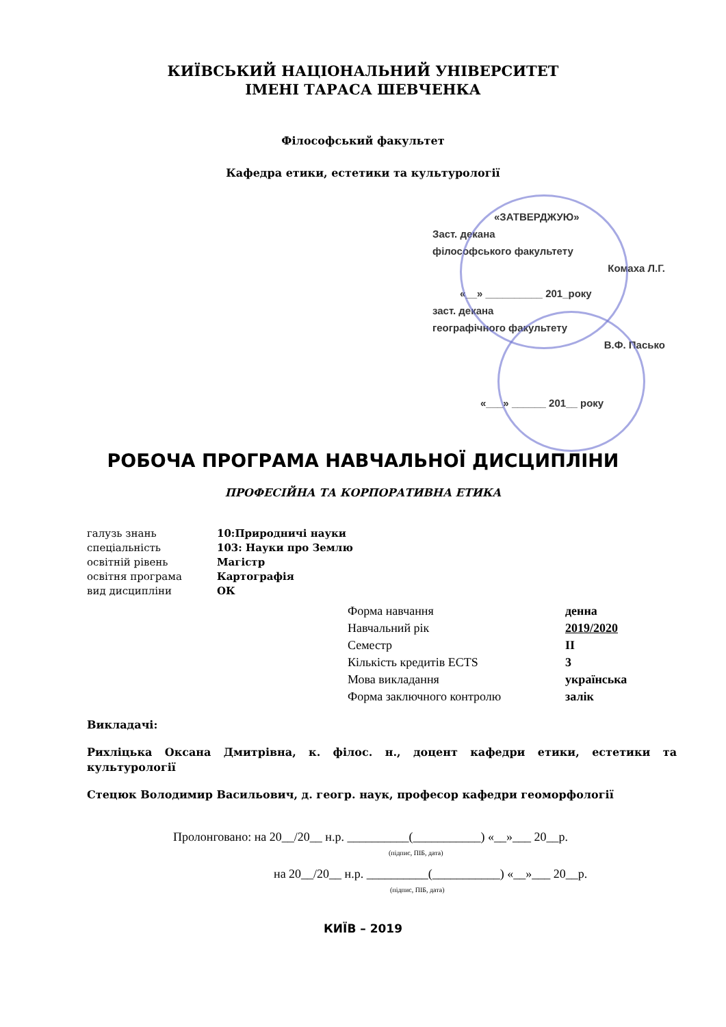КИЇВСЬКИЙ НАЦІОНАЛЬНИЙ УНІВЕРСИТЕТ
ІМЕНІ ТАРАСА ШЕВЧЕНКА
Філософський факультет
Кафедра етики, естетики та культурології
«ЗАТВЕРДЖУЮ»
Заст. декана
філософського факультету
Комаха Л.Г.
«__» __________ 201_року
заст. декана
географічного факультету
В.Ф. Пасько
«___» ______ 201__ року
РОБОЧА ПРОГРАМА НАВЧАЛЬНОЇ ДИСЦИПЛІНИ
ПРОФЕСІЙНА ТА КОРПОРАТИВНА ЕТИКА
| галузь знань | 10:Природничі науки |
| спеціальність | 103: Науки про Землю |
| освітній рівень | Магістр |
| освітня програма | Картографія |
| вид дисципліни | ОК |
| Форма навчання | денна |
| Навчальний рік | 2019/2020 |
| Семестр | II |
| Кількість кредитів ECTS | 3 |
| Мова викладання | українська |
| Форма заключного контролю | залік |
Викладачі:
Рихліцька Оксана Дмитрівна, к. філос. н., доцент кафедри етики, естетики та культурології
Стецюк Володимир Васильович, д. геогр. наук, професор кафедри геоморфології
Пролонговано: на 20__/20__ н.р. __________(___________) «__»___ 20__р.
(підпис, ПІБ, дата)
на 20__/20__ н.р. __________(___________) «__»___ 20__р.
(підпис, ПІБ, дата)
КИЇВ – 2019